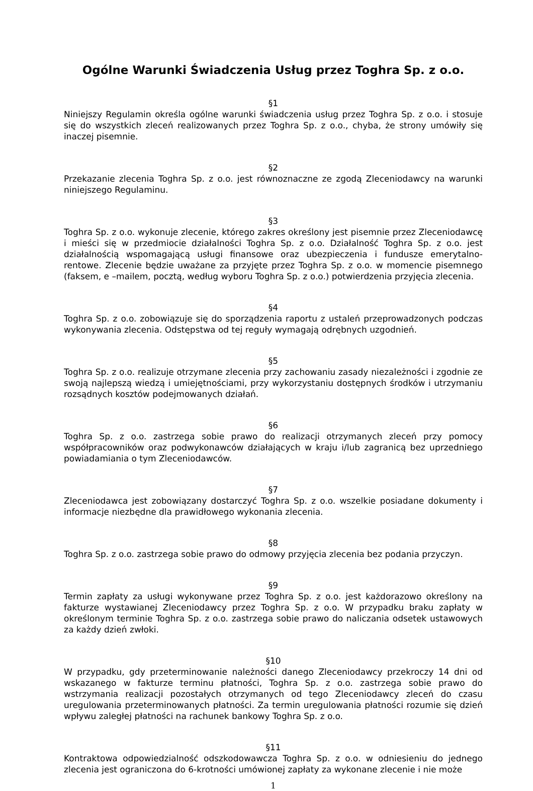Ogólne Warunki Świadczenia Usług przez Toghra Sp. z o.o.
§1
Niniejszy Regulamin określa ogólne warunki świadczenia usług przez Toghra Sp. z o.o. i stosuje się do wszystkich zleceń realizowanych przez Toghra Sp. z o.o., chyba, że strony umówiły się inaczej pisemnie.
§2
Przekazanie zlecenia Toghra Sp. z o.o. jest równoznaczne ze zgodą Zleceniodawcy na warunki niniejszego Regulaminu.
§3
Toghra Sp. z o.o. wykonuje zlecenie, którego zakres określony jest pisemnie przez Zleceniodawcę i mieści się w przedmiocie działalności Toghra Sp. z o.o. Działalność Toghra Sp. z o.o. jest działalnością wspomagającą usługi finansowe oraz ubezpieczenia i fundusze emerytalno-rentowe. Zlecenie będzie uważane za przyjęte przez Toghra Sp. z o.o. w momencie pisemnego (faksem, e –mailem, pocztą, według wyboru Toghra Sp. z o.o.) potwierdzenia przyjęcia zlecenia.
§4
Toghra Sp. z o.o. zobowiązuje się do sporządzenia raportu z ustaleń przeprowadzonych podczas wykonywania zlecenia. Odstępstwa od tej reguły wymagają odrębnych uzgodnień.
§5
Toghra Sp. z o.o. realizuje otrzymane zlecenia przy zachowaniu zasady niezależności i zgodnie ze swoją najlepszą wiedzą i umiejętnościami, przy wykorzystaniu dostępnych środków i utrzymaniu rozsądnych kosztów podejmowanych działań.
§6
Toghra Sp. z o.o. zastrzega sobie prawo do realizacji otrzymanych zleceń przy pomocy współpracowników oraz podwykonawców działających w kraju i/lub zagranicą bez uprzedniego powiadamiania o tym Zleceniodawców.
§7
Zleceniodawca jest zobowiązany dostarczyć Toghra Sp. z o.o. wszelkie posiadane dokumenty i informacje niezbędne dla prawidłowego wykonania zlecenia.
§8
Toghra Sp. z o.o. zastrzega sobie prawo do odmowy przyjęcia zlecenia bez podania przyczyn.
§9
Termin zapłaty za usługi wykonywane przez Toghra Sp. z o.o. jest każdorazowo określony na fakturze wystawianej Zleceniodawcy przez Toghra Sp. z o.o. W przypadku braku zapłaty w określonym terminie Toghra Sp. z o.o. zastrzega sobie prawo do naliczania odsetek ustawowych za każdy dzień zwłoki.
§10
W przypadku, gdy przeterminowanie należności danego Zleceniodawcy przekroczy 14 dni od wskazanego w fakturze terminu płatności, Toghra Sp. z o.o. zastrzega sobie prawo do wstrzymania realizacji pozostałych otrzymanych od tego Zleceniodawcy zleceń do czasu uregulowania przeterminowanych płatności. Za termin uregulowania płatności rozumie się dzień wpływu zaległej płatności na rachunek bankowy Toghra Sp. z o.o.
§11
Kontraktowa odpowiedzialność odszkodowawcza Toghra Sp. z o.o. w odniesieniu do jednego zlecenia jest ograniczona do 6-krotności umówionej zapłaty za wykonane zlecenie i nie może
1